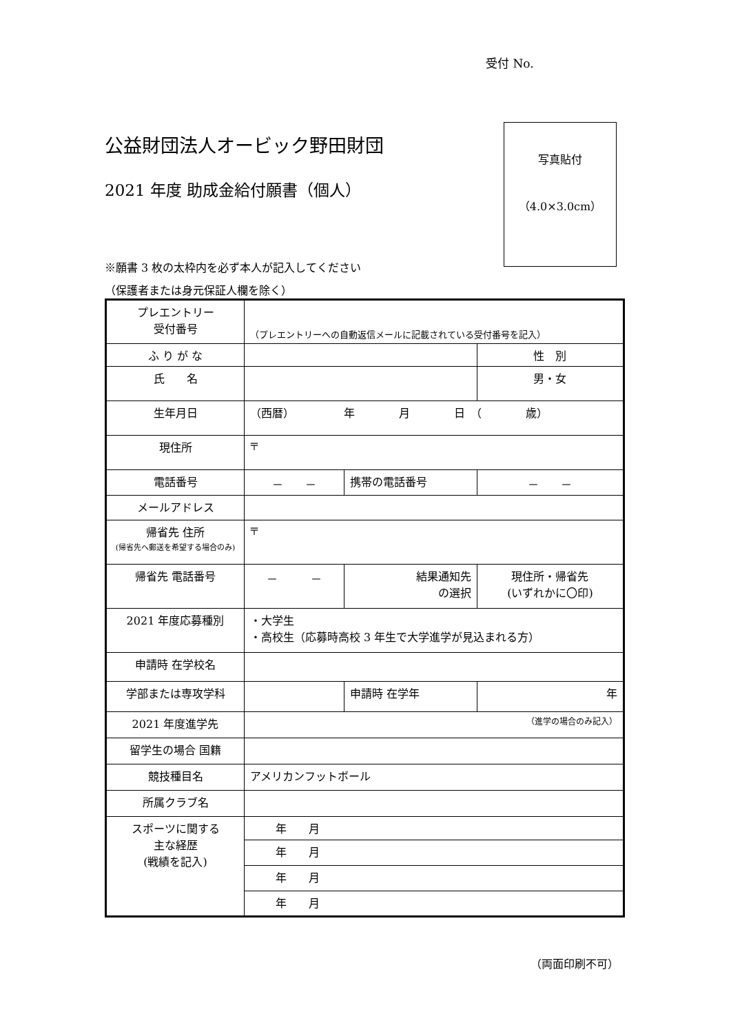受付 No.
公益財団法人オービック野田財団
2021 年度 助成金給付願書（個人）
写真貼付
（4.0×3.0cm）
※願書 3 枚の太枠内を必ず本人が記入してください
（保護者または身元保証人欄を除く）
| プレエントリー 受付番号 | （プレエントリーへの自動返信メールに記載されている受付番号を記入） | | | |
| ふ り が な | | | | 性 別 |
| 氏 名 | | | | 男・女 |
| 生年月日 | （西暦） 年 月 日 （ 歳） | | | |
| 現住所 | 〒 | | | |
| 電話番号 | － － | 携帯の電話番号 | | － － |
| メールアドレス | | | | |
| 帰省先 住所 (帰省先へ郵送を希望する場合のみ) | 〒 | | | |
| 帰省先 電話番号 | － － | | 結果通知先 の選択 | 現住所・帰省先 (いずれかに〇印) |
| 2021 年度応募種別 | ・大学生 ・高校生（応募時高校 3 年生で大学進学が見込まれる方） | | | |
| 申請時 在学校名 | | | | |
| 学部または専攻学科 | | | 申請時 在学年 | 年 |
| 2021 年度進学先 | （進学の場合のみ記入） | | | |
| 留学生の場合 国籍 | | | | |
| 競技種目名 | アメリカンフットボール | | | |
| 所属クラブ名 | | | | |
| スポーツに関する 主な経歴 (戦績を記入) | 年 月 | | | |
| | 年 月 | | | |
| | 年 月 | | | |
| | 年 月 | | | |
（両面印刷不可）